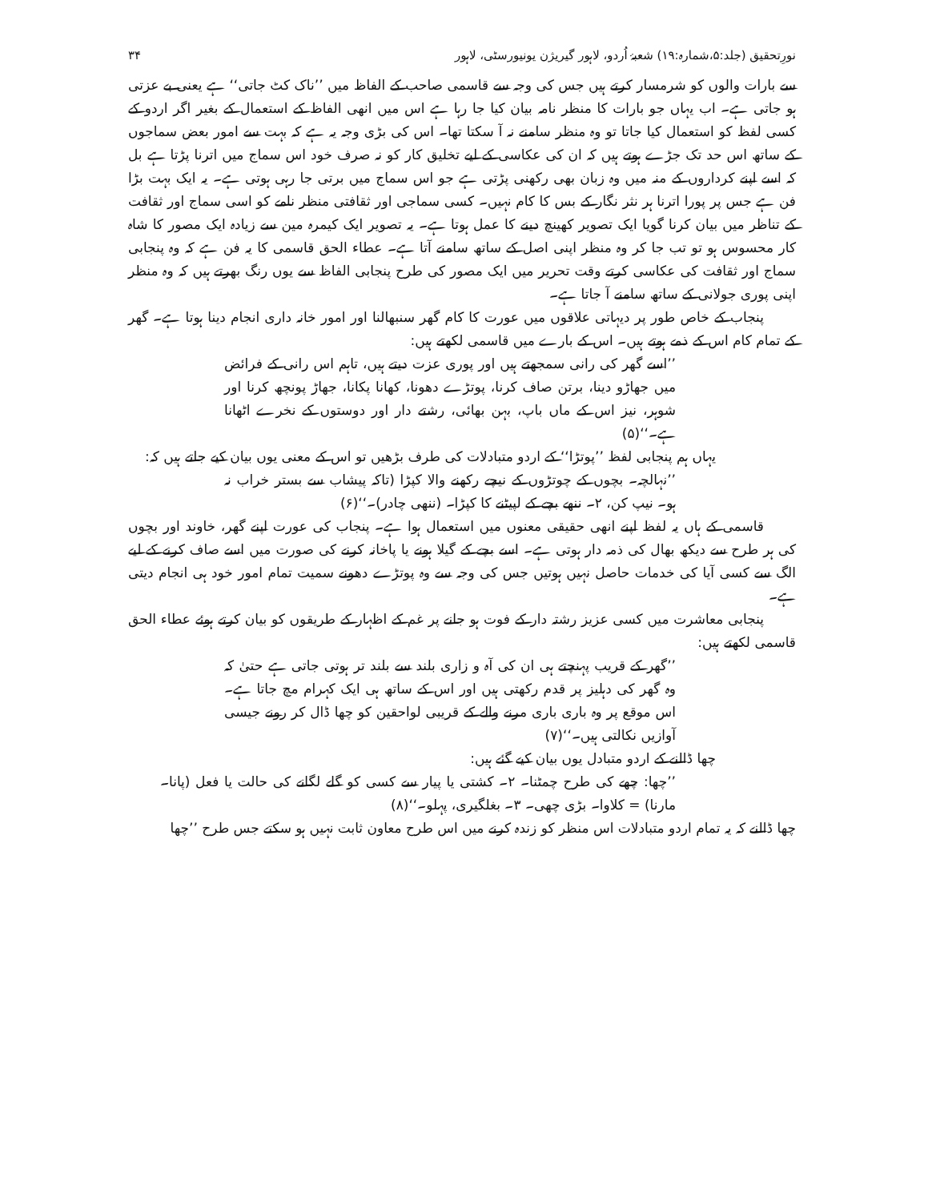نورِتحقیق (جلد:۵،شمارہ:۱۹) شعبۂ اُردو، لاہور گیریژن یونیورسٹی، لاہور ۳۴
سے بارات والوں کو شرمسار کرتے ہیں جس کی وجہ سے قاسمی صاحب کے الفاظ میں ’’ناک کٹ جاتی‘‘ ہے یعنی بے عزتی ہو جاتی ہے۔ اب یہاں جو بارات کا منظر نامہ بیان کیا جا رہا ہے اس میں انھی الفاظ کے استعمال کے بغیر اگر اردو کے کسی لفظ کو استعمال کیا جاتا تو وہ منظر سامنے نہ آ سکتا تھا۔ اس کی بڑی وجہ یہ ہے کہ بہت سے امور بعض سماجوں کے ساتھ اس حد تک جڑے ہوتے ہیں کہ ان کی عکاسی کے لیے تخلیق کار کو نہ صرف خود اس سماج میں اترنا پڑتا ہے بل کہ اسے اپنے کرداروں کے منہ میں وہ زبان بھی رکھنی پڑتی ہے جو اس سماج میں برتی جا رہی ہوتی ہے۔ یہ ایک بہت بڑا فن ہے جس پر پورا اترنا ہر نثر نگار کے بس کا کام نہیں۔ کسی سماجی اور ثقافتی منظر نامے کو اسی سماج اور ثقافت کے تناظر میں بیان کرنا گویا ایک تصویر کھینچ دینے کا عمل ہوتا ہے۔ یہ تصویر ایک کیمرہ مین سے زیادہ ایک مصور کا شاہ کار محسوس ہو تو تب جا کر وہ منظر اپنی اصل کے ساتھ سامنے آتا ہے۔ عطاء الحق قاسمی کا یہ فن ہے کہ وہ پنجابی سماج اور ثقافت کی عکاسی کرتے وقت تحریر میں ایک مصور کی طرح پنجابی الفاظ سے یوں رنگ بھرتے ہیں کہ وہ منظر اپنی پوری جولانی کے ساتھ سامنے آ جاتا ہے۔
پنجاب کے خاص طور پر دیہاتی علاقوں میں عورت کا کام گھر سنبھالنا اور امور خانہ داری انجام دینا ہوتا ہے۔ گھر کے تمام کام اس کے ذمے ہوتے ہیں۔ اس کے بارے میں قاسمی لکھتے ہیں:
’’اسے گھر کی رانی سمجھتے ہیں اور پوری عزت دیتے ہیں، تاہم اس رانی کے فرائض میں جھاڑو دینا، برتن صاف کرنا، پوتڑے دھونا، کھانا پکانا، جھاڑ پونچھ کرنا اور شوہر، نیز اس کے ماں باپ، بہن بھائی، رشتے دار اور دوستوں کے نخرے اٹھانا ہے۔‘‘(۵)
یہاں ہم پنجابی لفظ ’’پوتڑا‘‘ کے اردو متبادلات کی طرف بڑھیں تو اس کے معنی یوں بیان کیے جاتے ہیں کہ:
’’نہالچہ۔ بچوں کے چوتڑوں کے نیچے رکھنے والا کپڑا (تاکہ پیشاب سے بستر خراب نہ ہو۔ نیپ کن، ۲۔ ننھے بچے کے لپیٹنے کا کپڑا۔ (ننھی چادر)۔‘‘(۶)
قاسمی کے ہاں یہ لفظ اپنے انھی حقیقی معنوں میں استعمال ہوا ہے۔ پنجاب کی عورت اپنے گھر، خاوند اور بچوں کی ہر طرح سے دیکھ بھال کی ذمہ دار ہوتی ہے۔ اسے بچے کے گیلا ہونے یا پاخانہ کرنے کی صورت میں اسے صاف کرنے کے لیے الگ سے کسی آیا کی خدمات حاصل نہیں ہوتیں جس کی وجہ سے وہ پوتڑے دھونے سمیت تمام امور خود ہی انجام دیتی ہے۔
پنجابی معاشرت میں کسی عزیز رشتہ دار کے فوت ہو جانے پر غم کے اظہار کے طریقوں کو بیان کرتے ہوئے عطاء الحق قاسمی لکھتے ہیں:
’’گھر کے قریب پہنچتے ہی ان کی آہ و زاری بلند سے بلند تر ہوتی جاتی ہے حتیٰ کہ وہ گھر کی دہلیز پر قدم رکھتی ہیں اور اس کے ساتھ ہی ایک کہرام مچ جاتا ہے۔ اس موقع پر وہ باری باری مرنے والے کے قریبی لواحقین کو چھا ڈال کر رونے جیسی آوازیں نکالتی ہیں۔‘‘(۷)
چھا ڈالنے کے اردو متبادل یوں بیان کیے گئے ہیں:
’’چھا: چھے کی طرح چمٹنا۔ ۲۔ کشتی یا پیار سے کسی کو گلے لگانے کی حالت یا فعل (پانا۔ مارنا) = کلاوا۔ بڑی چھی۔ ۳۔ بغلگیری، پہلو۔‘‘(۸)
چھا ڈالنے کہ یہ تمام اردو متبادلات اس منظر کو زندہ کرنے میں اس طرح معاون ثابت نہیں ہو سکتے جس طرح ’’چھا